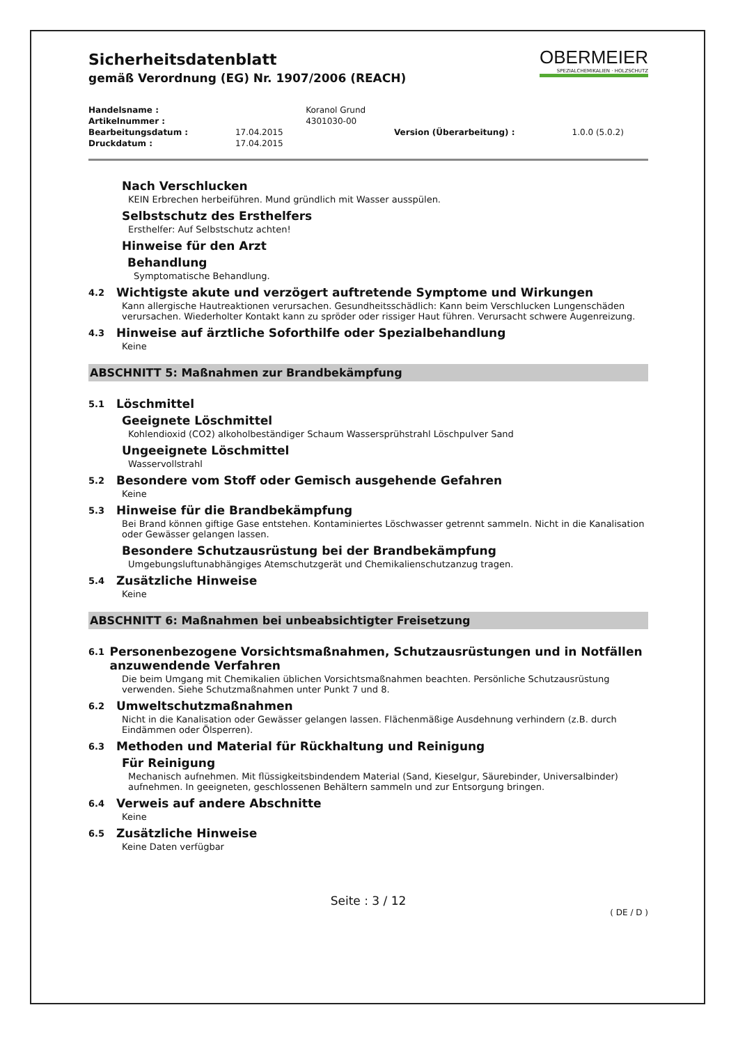OBERMEIER
SPEZIALCHEMIKALIEN · HOLZSCHUTZ
Sicherheitsdatenblatt
gemäß Verordnung (EG) Nr. 1907/2006 (REACH)
| Handelsname : | | Koranol Grund | | |
| Artikelnummer : | | 4301030-00 | | |
| Bearbeitungsdatum : | 17.04.2015 | | Version (Überarbeitung) : | 1.0.0 (5.0.2) |
| Druckdatum : | 17.04.2015 | | | |
Nach Verschlucken
KEIN Erbrechen herbeiführen. Mund gründlich mit Wasser ausspülen.
Selbstschutz des Ersthelfers
Ersthelfer: Auf Selbstschutz achten!
Hinweise für den Arzt
Behandlung
Symptomatische Behandlung.
4.2 Wichtigste akute und verzögert auftretende Symptome und Wirkungen
Kann allergische Hautreaktionen verursachen. Gesundheitsschädlich: Kann beim Verschlucken Lungenschäden verursachen. Wiederholter Kontakt kann zu spröder oder rissiger Haut führen. Verursacht schwere Augenreizung.
4.3 Hinweise auf ärztliche Soforthilfe oder Spezialbehandlung
Keine
ABSCHNITT 5: Maßnahmen zur Brandbekämpfung
5.1 Löschmittel
Geeignete Löschmittel
Kohlendioxid (CO2) alkoholbeständiger Schaum Wassersprühstrahl Löschpulver Sand
Ungeeignete Löschmittel
Wasservollstrahl
5.2 Besondere vom Stoff oder Gemisch ausgehende Gefahren
Keine
5.3 Hinweise für die Brandbekämpfung
Bei Brand können giftige Gase entstehen. Kontaminiertes Löschwasser getrennt sammeln. Nicht in die Kanalisation oder Gewässer gelangen lassen.
Besondere Schutzausrüstung bei der Brandbekämpfung
Umgebungsluftunabhängiges Atemschutzgerät und Chemikalienschutzanzug tragen.
5.4 Zusätzliche Hinweise
Keine
ABSCHNITT 6: Maßnahmen bei unbeabsichtigter Freisetzung
6.1 Personenbezogene Vorsichtsmaßnahmen, Schutzausrüstungen und in Notfällen anzuwendende Verfahren
Die beim Umgang mit Chemikalien üblichen Vorsichtsmaßnahmen beachten. Persönliche Schutzausrüstung verwenden. Siehe Schutzmaßnahmen unter Punkt 7 und 8.
6.2 Umweltschutzmaßnahmen
Nicht in die Kanalisation oder Gewässer gelangen lassen. Flächenmäßige Ausdehnung verhindern (z.B. durch Eindämmen oder Ölsperren).
6.3 Methoden und Material für Rückhaltung und Reinigung
Für Reinigung
Mechanisch aufnehmen. Mit flüssigkeitsbindendem Material (Sand, Kieselgur, Säurebinder, Universalbinder) aufnehmen. In geeigneten, geschlossenen Behältern sammeln und zur Entsorgung bringen.
6.4 Verweis auf andere Abschnitte
Keine
6.5 Zusätzliche Hinweise
Keine Daten verfügbar
Seite : 3 / 12
( DE / D )